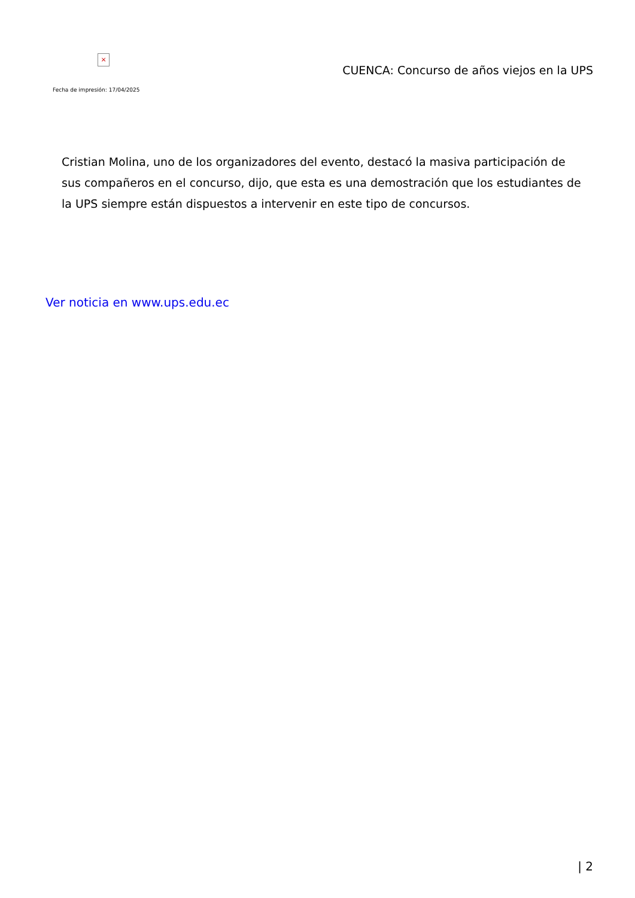×
Fecha de impresión: 17/04/2025
CUENCA: Concurso de años viejos en la UPS
Cristian Molina, uno de los organizadores del evento, destacó la masiva participación de sus compañeros en el concurso, dijo, que esta es una demostración que los estudiantes de la UPS siempre están dispuestos a intervenir en este tipo de concursos.
Ver noticia en www.ups.edu.ec
| 2